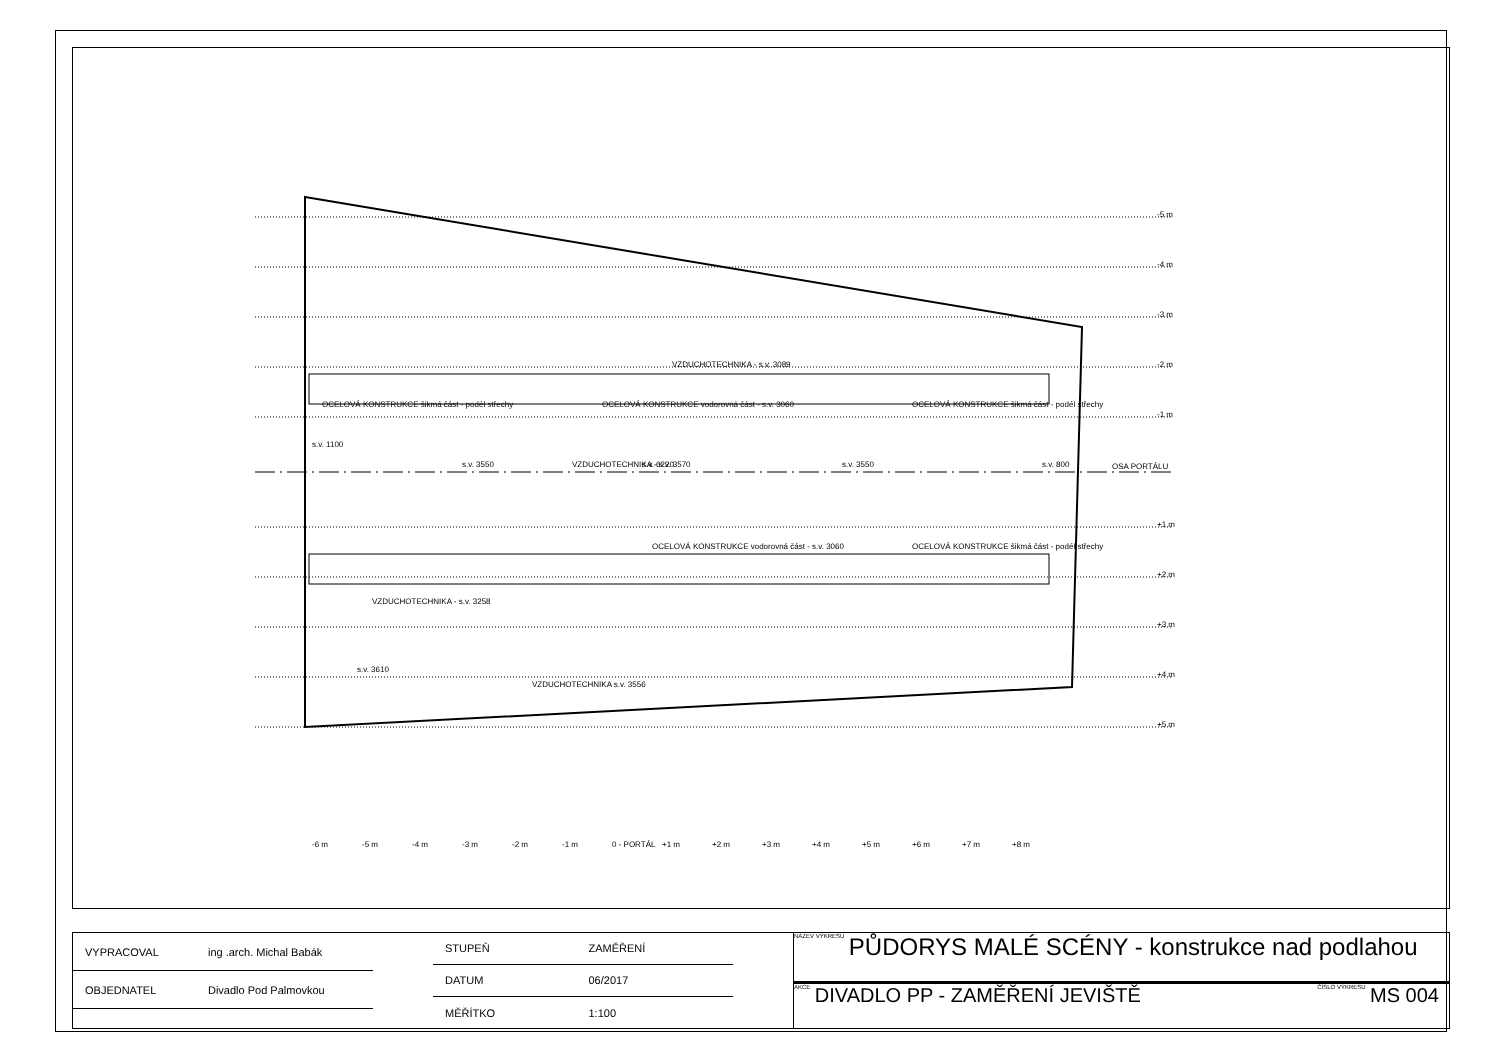VZDUCHOTECHNIKA - s.v. 3089
OCELOVÁ KONSTRUKCE šikmá část - podél střechy
OCELOVÁ KONSTRUKCE vodorovná část - s.v. 3060
OCELOVÁ KONSTRUKCE šikmá část - podél střechy
OCELOVÁ KONSTRUKCE vodorovná část - s.v. 3060
OCELOVÁ KONSTRUKCE šikmá část - podél střechy
VZDUCHOTECHNIKA - s.v. 3258
s.v. 3610
OSA PORTÁLU
-5 m
-4 m
-3 m
-2 m
-1 m
+1 m
+2 m
+3 m
+4 m
+5 m
-6 m
-5 m
-4 m
-3 m
-2 m
-1 m
0 - PORTÁL
+1 m
+2 m
+3 m
+4 m
+5 m
+6 m
+7 m
+8 m
s.v. 1100
s.v. 3550
VZDUCHOTECHNIKA - s.v. 3570
s.v. 6220
s.v. 3550
s.v. 800
VZDUCHOTECHNIKA s.v. 3556
| VYPRACOVAL | ing .arch. Michal Babák |
| OBJEDNATEL | Divadlo Pod Palmovkou |
| STUPEŇ | ZAMĚŘENÍ |
| DATUM | 06/2017 |
| MĚŘÍTKO | 1:100 |
NÁZEV VÝKRESU PŮDORYS MALÉ SCÉNY - konstrukce nad podlahou
AKCE DIVADLO PP - ZAMĚŘENÍ JEVIŠTĚ ČÍSLO VÝKRESU MS 004